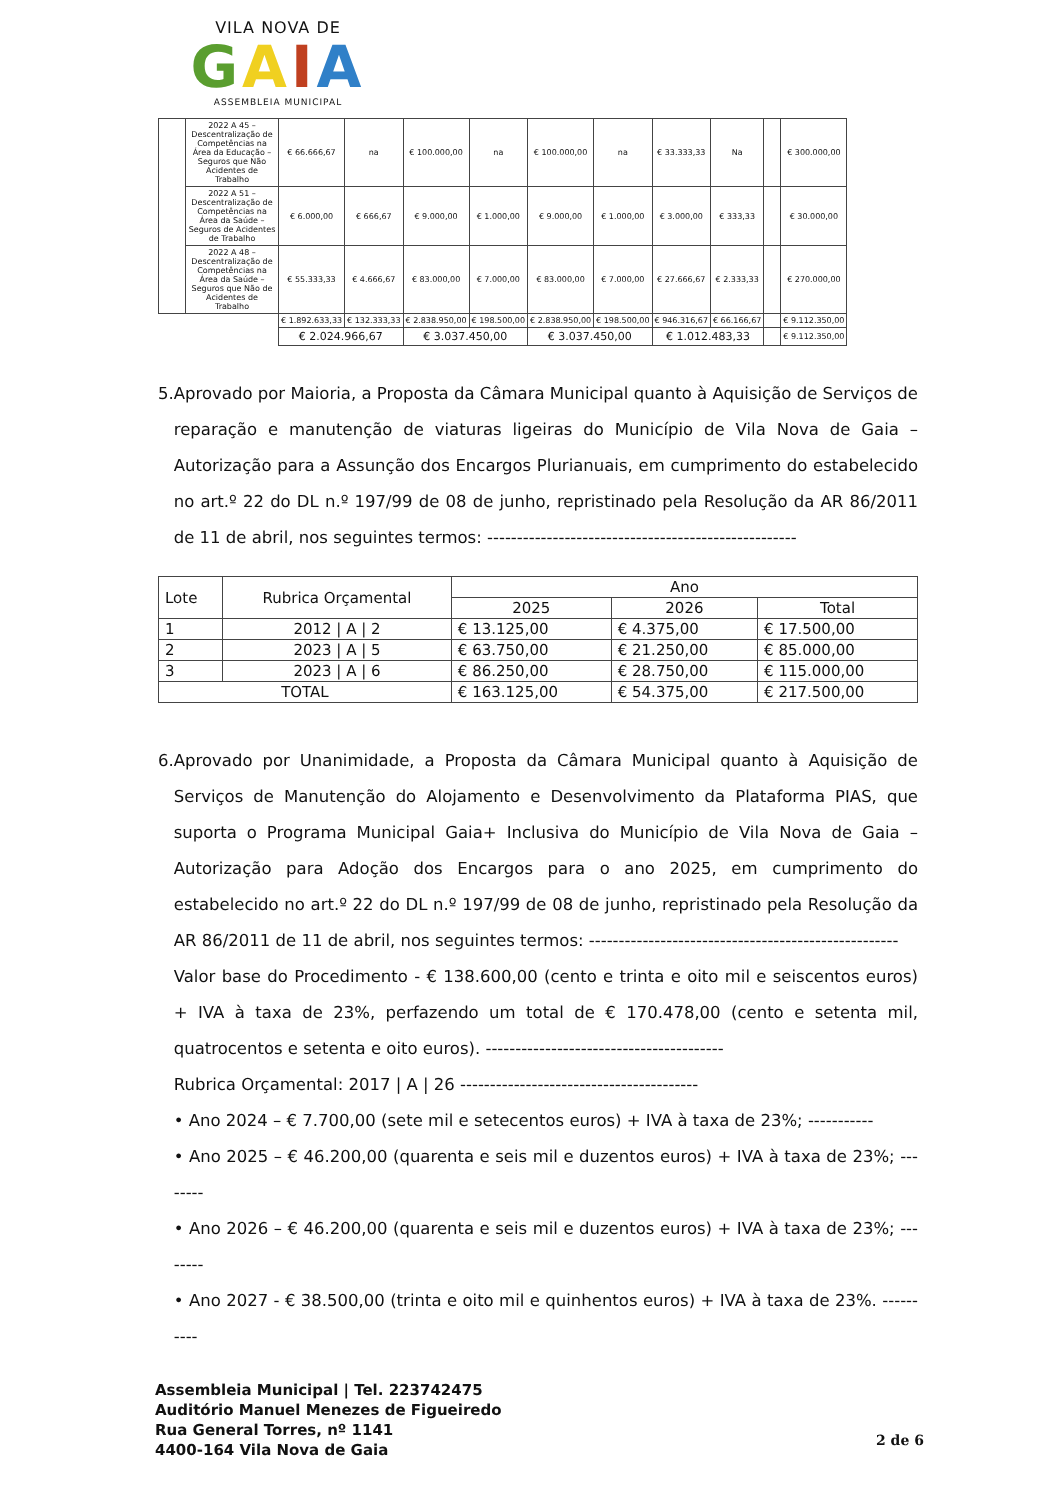VILA NOVA DE
GAIA
ASSEMBLEIA MUNICIPAL
| | 2022 A 45 – Descentralização de Competências na Área da Educação – Seguros que Não Acidentes de Trabalho | € 66.666,67 | na | € 100.000,00 | na | € 100.000,00 | na | € 33.333,33 | Na | | € 300.000,00 |
| | 2022 A 51 – Descentralização de Competências na Área da Saúde – Seguros de Acidentes de Trabalho | € 6.000,00 | € 666,67 | € 9.000,00 | € 1.000,00 | € 9.000,00 | € 1.000,00 | € 3.000,00 | € 333,33 | | € 30.000,00 |
| | 2022 A 48 – Descentralização de Competências na Área da Saúde – Seguros que Não de Acidentes de Trabalho | € 55.333,33 | € 4.666,67 | € 83.000,00 | € 7.000,00 | € 83.000,00 | € 7.000,00 | € 27.666,67 | € 2.333,33 | | € 270.000,00 |
| | | € 1.892.633,33 | € 132.333,33 | € 2.838.950,00 | € 198.500,00 | € 2.838.950,00 | € 198.500,00 | € 946.316,67 | € 66.166,67 | | € 9.112.350,00 |
| | | € 2.024.966,67 | | € 3.037.450,00 | | € 3.037.450,00 | | € 1.012.483,33 | | | € 9.112.350,00 |
5. Aprovado por Maioria, a Proposta da Câmara Municipal quanto à Aquisição de Serviços de reparação e manutenção de viaturas ligeiras do Município de Vila Nova de Gaia – Autorização para a Assunção dos Encargos Plurianuais, em cumprimento do estabelecido no art.º 22 do DL n.º 197/99 de 08 de junho, repristinado pela Resolução da AR 86/2011 de 11 de abril, nos seguintes termos: ----------------------------------------------------
| Lote | Rubrica Orçamental | Ano | | |
| --- | --- | --- | --- | --- |
| | | 2025 | 2026 | Total |
| 1 | 2012 / A / 2 | € 13.125,00 | € 4.375,00 | € 17.500,00 |
| 2 | 2023 / A / 5 | € 63.750,00 | € 21.250,00 | € 85.000,00 |
| 3 | 2023 / A / 6 | € 86.250,00 | € 28.750,00 | € 115.000,00 |
| TOTAL | | € 163.125,00 | € 54.375,00 | € 217.500,00 |
6. Aprovado por Unanimidade, a Proposta da Câmara Municipal quanto à Aquisição de Serviços de Manutenção do Alojamento e Desenvolvimento da Plataforma PIAS, que suporta o Programa Municipal Gaia+ Inclusiva do Município de Vila Nova de Gaia – Autorização para Adoção dos Encargos para o ano 2025, em cumprimento do estabelecido no art.º 22 do DL n.º 197/99 de 08 de junho, repristinado pela Resolução da AR 86/2011 de 11 de abril, nos seguintes termos: ----------------------------------------------------
Valor base do Procedimento - € 138.600,00 (cento e trinta e oito mil e seiscentos euros) + IVA à taxa de 23%, perfazendo um total de € 170.478,00 (cento e setenta mil, quatrocentos e setenta e oito euros). ----------------------------------------
Rubrica Orçamental: 2017 | A | 26 ----------------------------------------
• Ano 2024 – € 7.700,00 (sete mil e setecentos euros) + IVA à taxa de 23%; -----------
• Ano 2025 – € 46.200,00 (quarenta e seis mil e duzentos euros) + IVA à taxa de 23%; --------
• Ano 2026 – € 46.200,00 (quarenta e seis mil e duzentos euros) + IVA à taxa de 23%; --------
• Ano 2027 - € 38.500,00 (trinta e oito mil e quinhentos euros) + IVA à taxa de 23%. ----------
Assembleia Municipal | Tel. 223742475
Auditório Manuel Menezes de Figueiredo
Rua General Torres, nº 1141
4400-164 Vila Nova de Gaia
2 de 6